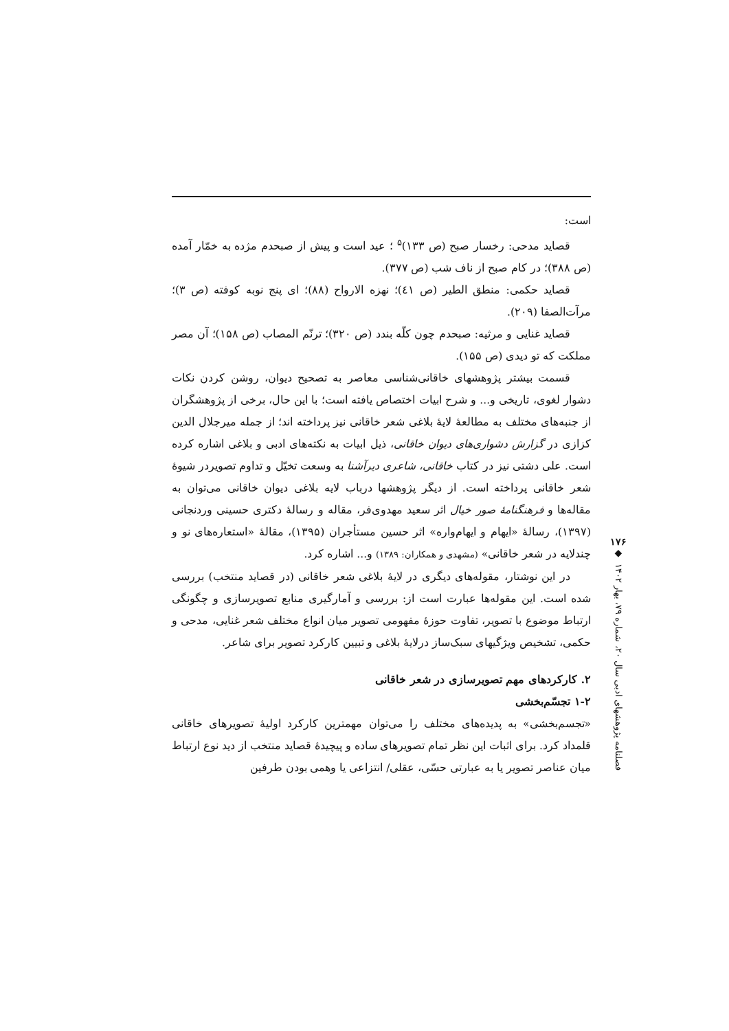است:
قصاید مدحی: رخسار صبح (ص ۱۳۳)<sup>۵</sup> ؛ عید است و پیش از صبحدم مژده به خمّار آمده (ص ۳۸۸)؛ در کام صبح از ناف شب (ص ۳۷۷).
قصاید حکمی: منطق الطیر (ص ٤١)؛ نهزه الارواح (۸۸)؛ ای پنج نوبه کوفته (ص ۳)؛ مرآت‌الصفا (۲۰۹).
قصاید غنایی و مرثیه: صبحدم چون کلّه بندد (ص ۳۲۰)؛ ترنّم المصاب (ص ۱۵۸)؛ آن مصر مملکت که تو دیدی (ص ۱۵۵).
قسمت بیشتر پژوهشهای خاقانی‌شناسی معاصر به تصحیح دیوان، روشن کردن نکات دشوار لغوی، تاریخی و... و شرح ابیات اختصاص یافته است؛ با این حال، برخی از پژوهشگران از جنبه‌های مختلف به مطالعهٔ لایهٔ بلاغی شعر خاقانی نیز پرداخته اند؛ از جمله میرجلال الدین کزازی در گزارش دشواری‌های دیوان خاقانی، ذیل ابیات به نکته‌های ادبی و بلاغی اشاره کرده است. علی دشتی نیز در کتاب خاقانی، شاعری دیرآشنا به وسعت تخیّل و تداوم تصویردر شیوهٔ شعر خاقانی پرداخته است. از دیگر پژوهشها درباب لایه بلاغی دیوان خاقانی می‌توان به مقاله‌ها و فرهنگنامهٔ صور خیال اثر سعید مهدوی‌فر، مقاله و رسالهٔ دکتری حسینی وردنجانی (۱۳۹۷)، رسالهٔ «ایهام و ایهام‌واره» اثر حسین مستأجران (۱۳۹۵)، مقالهٔ «استعاره‌های نو و چندلایه در شعر خاقانی» (مشهدی و همکاران: ۱۳۸۹) و... اشاره کرد.
در این نوشتار، مقوله‌های دیگری در لایهٔ بلاغی شعر خاقانی (در قصاید منتخب) بررسی شده است. این مقوله‌ها عبارت است از: بررسی و آمارگیری منابع تصویرسازی و چگونگی ارتباط موضوع با تصویر، تفاوت حوزهٔ مفهومی تصویر میان انواع مختلف شعر غنایی، مدحی و حکمی، تشخیص ویژگیهای سبک‌ساز درلایهٔ بلاغی و تبیین کارکرد تصویر برای شاعر.
۲. کارکردهای مهم تصویرسازی در شعر خاقانی
۱-۲ تجسّم‌بخشی
«تجسم‌بخشی» به پدیده‌های مختلف را می‌توان مهمترین کارکرد اولیهٔ تصویرهای خاقانی قلمداد کرد. برای اثبات این نظر تمام تصویرهای ساده و پیچیدهٔ قصاید منتخب از دید نوع ارتباط میان عناصر تصویر یا به عبارتی حسّی، عقلی/ انتزاعی یا وهمی بودن طرفین
۱۷۶
◆
فصلنامه پژوهشهای ادبی سال ۲۰، شماره ۷۹، بهار ۱۴۰۲